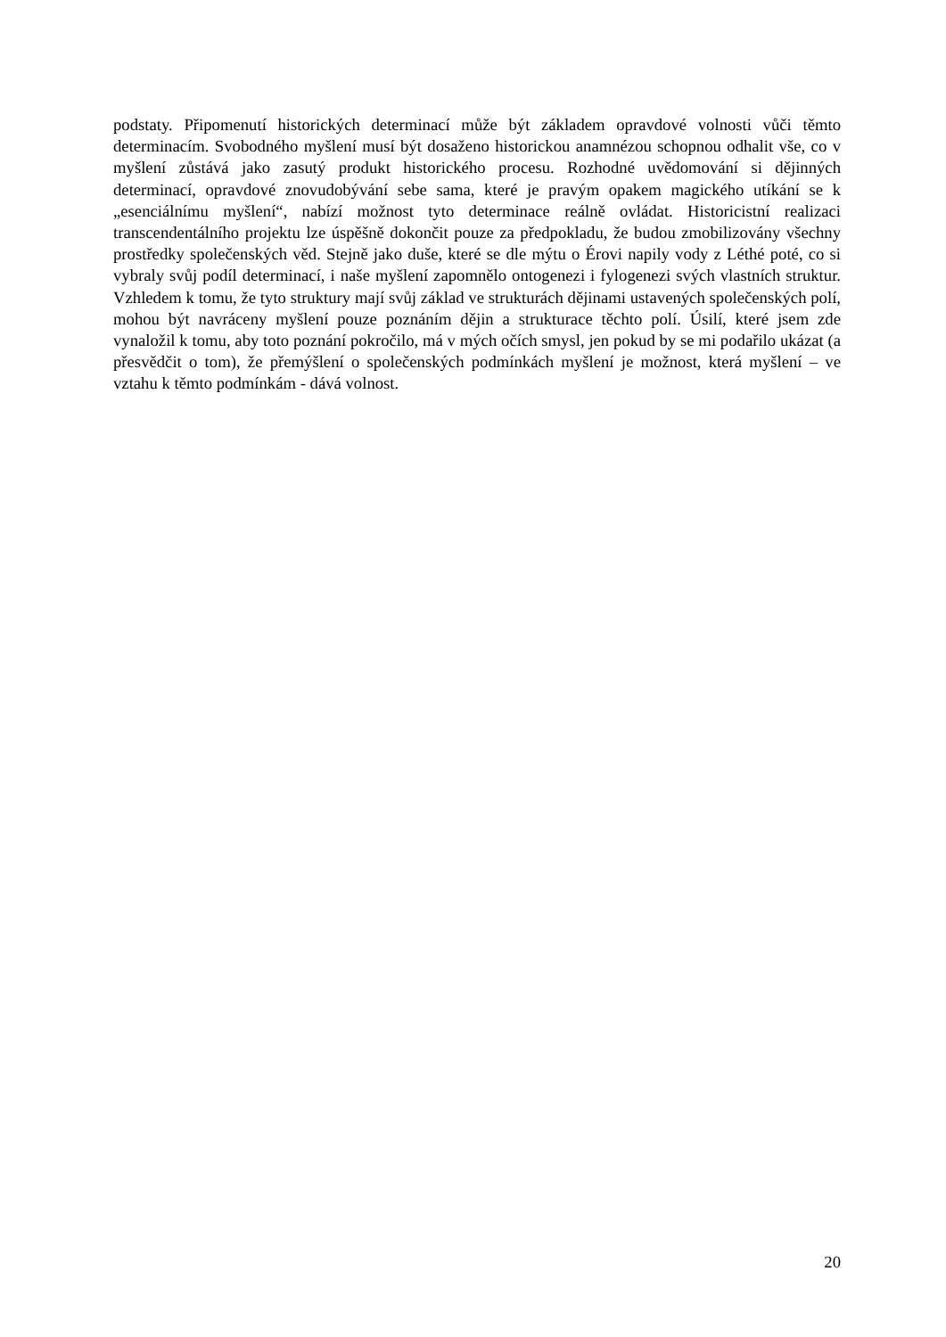podstaty. Připomenutí historických determinací může být základem opravdové volnosti vůči těmto determinacím. Svobodného myšlení musí být dosaženo historickou anamnézou schopnou odhalit vše, co v myšlení zůstává jako zasutý produkt historického procesu. Rozhodné uvědomování si dějinných determinací, opravdové znovudobývání sebe sama, které je pravým opakem magického utíkání se k „esenciálnímu myšlení“, nabízí možnost tyto determinace reálně ovládat. Historicistní realizaci transcendentálního projektu lze úspěšně dokončit pouze za předpokladu, že budou zmobilizovány všechny prostředky společenských věd. Stejně jako duše, které se dle mýtu o Érovi napily vody z Léthé poté, co si vybraly svůj podíl determinací, i naše myšlení zapomnělo ontogenezi i fylogenezi svých vlastních struktur. Vzhledem k tomu, že tyto struktury mají svůj základ ve strukturách dějinami ustavených společenských polí, mohou být navráceny myšlení pouze poznáním dějin a strukturace těchto polí. Úsilí, které jsem zde vynaložil k tomu, aby toto poznání pokročilo, má v mých očích smysl, jen pokud by se mi podařilo ukázat (a přesvědčit o tom), že přemýšlení o společenských podmínkách myšlení je možnost, která myšlení – ve vztahu k těmto podmínkám - dává volnost.
20